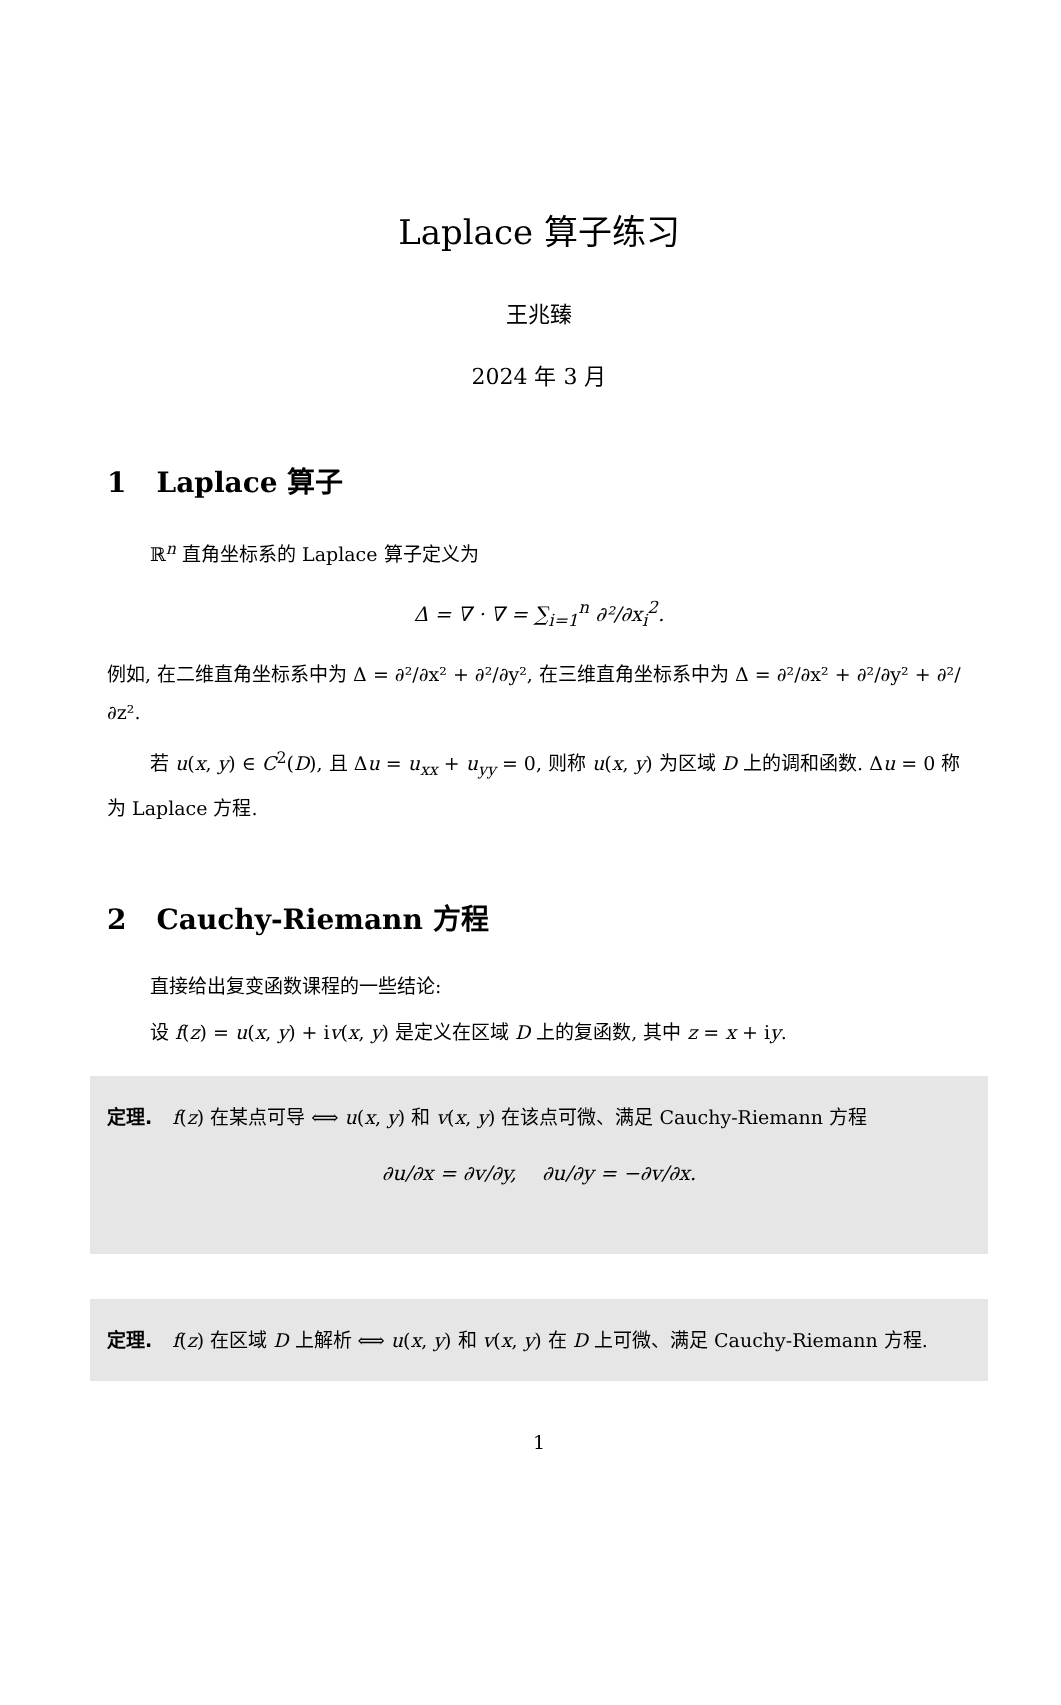Laplace 算子练习
王兆臻
2024 年 3 月
1 Laplace 算子
ℝ<sup>n</sup> 直角坐标系的 Laplace 算子定义为
Δ = ∇ · ∇ = ∑<sub>i=1</sub><sup>n</sup> ∂²/∂x<sub>i</sub><sup>2</sup>.
例如, 在二维直角坐标系中为 Δ = ∂²/∂x² + ∂²/∂y², 在三维直角坐标系中为 Δ = ∂²/∂x² + ∂²/∂y² + ∂²/∂z².
若 u(x, y) ∈ C<sup>2</sup>(D), 且 Δu = u<sub>xx</sub> + u<sub>yy</sub> = 0, 则称 u(x, y) 为区域 D 上的调和函数. Δu = 0 称为 Laplace 方程.
2 Cauchy-Riemann 方程
直接给出复变函数课程的一些结论:
设 f(z) = u(x, y) + iv(x, y) 是定义在区域 D 上的复函数, 其中 z = x + iy.
定理. f(z) 在某点可导 ⟺ u(x, y) 和 v(x, y) 在该点可微、满足 Cauchy-Riemann 方程
∂u/∂x = ∂v/∂y, ∂u/∂y = −∂v/∂x.
定理. f(z) 在区域 D 上解析 ⟺ u(x, y) 和 v(x, y) 在 D 上可微、满足 Cauchy-Riemann 方程.
1